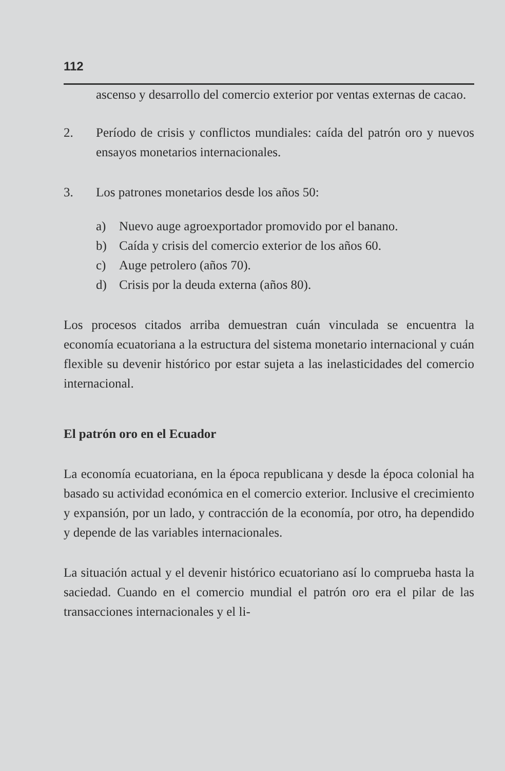112
ascenso y desarrollo del comercio exterior por ventas externas de cacao.
2. Período de crisis y conflictos mundiales: caída del patrón oro y nuevos ensayos monetarios internacionales.
3. Los patrones monetarios desde los años 50:
a) Nuevo auge agroexportador promovido por el banano.
b) Caída y crisis del comercio exterior de los años 60.
c) Auge petrolero (años 70).
d) Crisis por la deuda externa (años 80).
Los procesos citados arriba demuestran cuán vinculada se encuentra la economía ecuatoriana a la estructura del sistema monetario internacional y cuán flexible su devenir histórico por estar sujeta a las inelasticidades del comercio internacional.
El patrón oro en el Ecuador
La economía ecuatoriana, en la época republicana y desde la época colonial ha basado su actividad económica en el comercio exterior. Inclusive el crecimiento y expansión, por un lado, y contracción de la economía, por otro, ha dependido y depende de las variables internacionales.
La situación actual y el devenir histórico ecuatoriano así lo comprueba hasta la saciedad. Cuando en el comercio mundial el patrón oro era el pilar de las transacciones internacionales y el li-